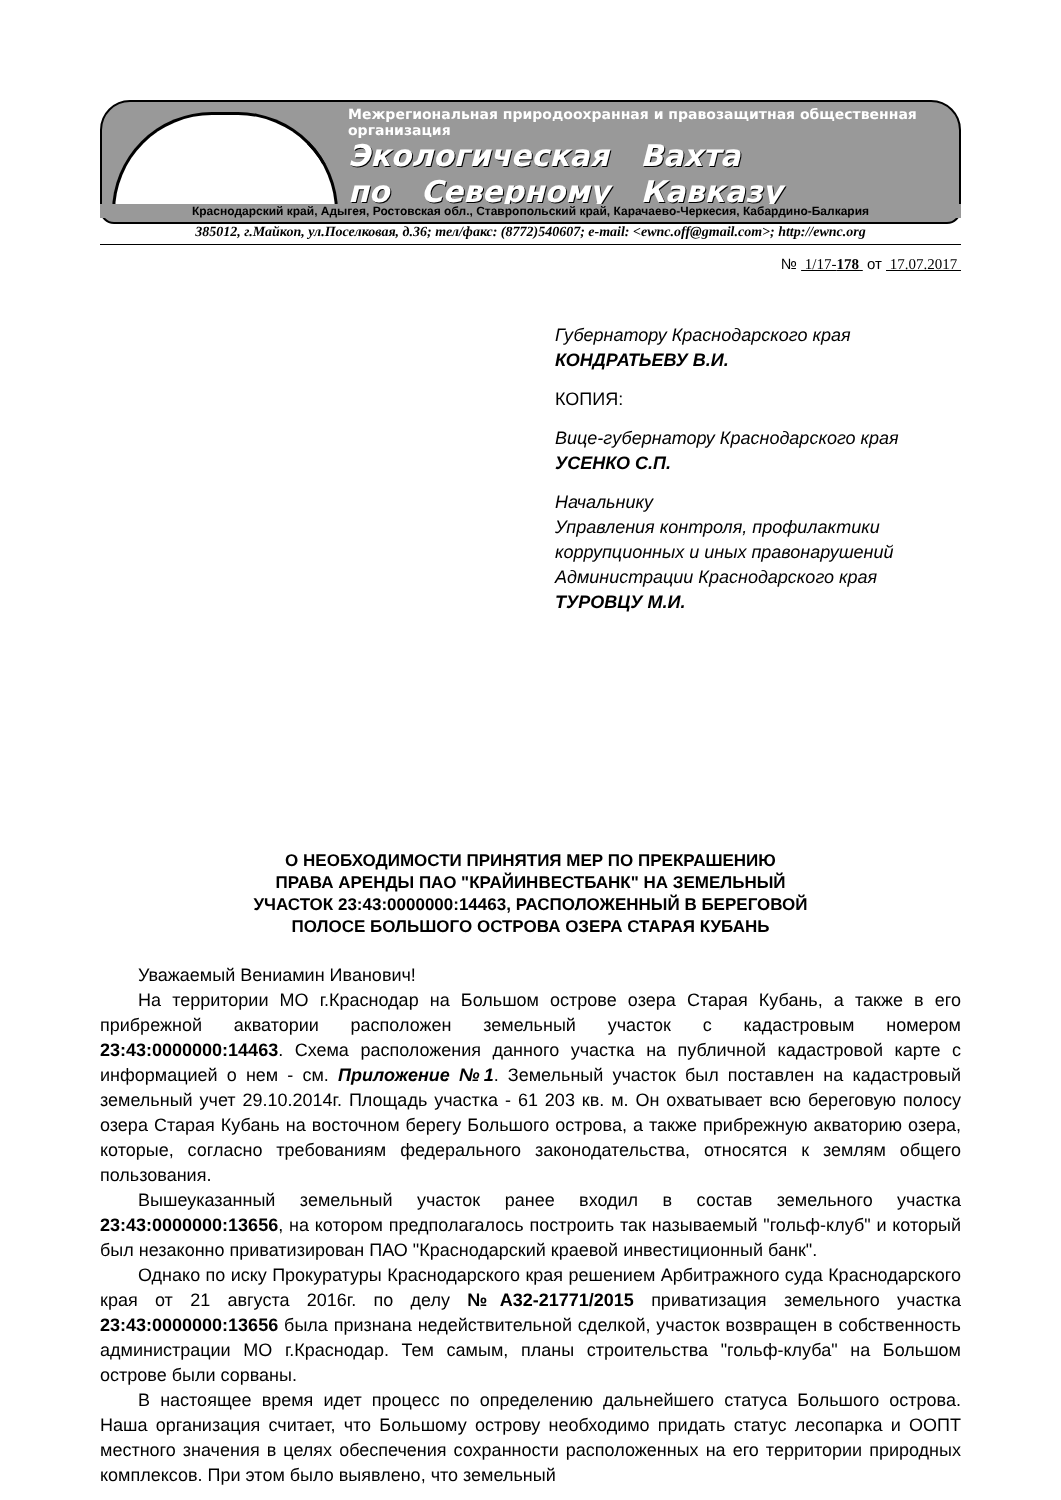Межрегиональная природоохранная и правозащитная общественная организация
Экологическая Вахта
по Северному Кавказу
Краснодарский край, Адыгея, Ростовская обл., Ставропольский край, Карачаево-Черкесия, Кабардино-Балкария
385012, г.Майкоп, ул.Поселковая, д.36; тел/факс: (8772)540607; e-mail: <ewnc.off@gmail.com>; http://ewnc.org
№ 1/17-178 от 17.07.2017
Губернатору Краснодарского края
КОНДРАТЬЕВУ В.И.
КОПИЯ:
Вице-губернатору Краснодарского края
УСЕНКО С.П.
Начальнику
Управления контроля, профилактики коррупционных и иных правонарушений Администрации Краснодарского края
ТУРОВЦУ М.И.
О НЕОБХОДИМОСТИ ПРИНЯТИЯ МЕР ПО ПРЕКРАШЕНИЮ
ПРАВА АРЕНДЫ ПАО "КРАЙИНВЕСТБАНК" НА ЗЕМЕЛЬНЫЙ
УЧАСТОК 23:43:0000000:14463, РАСПОЛОЖЕННЫЙ В БЕРЕГОВОЙ
ПОЛОСЕ БОЛЬШОГО ОСТРОВА ОЗЕРА СТАРАЯ КУБАНЬ
Уважаемый Вениамин Иванович!
На территории МО г.Краснодар на Большом острове озера Старая Кубань, а также в его прибрежной акватории расположен земельный участок с кадастровым номером 23:43:0000000:14463. Схема расположения данного участка на публичной кадастровой карте с информацией о нем - см. Приложение №1. Земельный участок был поставлен на кадастровый земельный учет 29.10.2014г. Площадь участка - 61 203 кв. м. Он охватывает всю береговую полосу озера Старая Кубань на восточном берегу Большого острова, а также прибрежную акваторию озера, которые, согласно требованиям федерального законодательства, относятся к землям общего пользования.
Вышеуказанный земельный участок ранее входил в состав земельного участка 23:43:0000000:13656, на котором предполагалось построить так называемый "гольф-клуб" и который был незаконно приватизирован ПАО "Краснодарский краевой инвестиционный банк".
Однако по иску Прокуратуры Краснодарского края решением Арбитражного суда Краснодарского края от 21 августа 2016г. по делу №А32-21771/2015 приватизация земельного участка 23:43:0000000:13656 была признана недействительной сделкой, участок возвращен в собственность администрации МО г.Краснодар. Тем самым, планы строительства "гольф-клуба" на Большом острове были сорваны.
В настоящее время идет процесс по определению дальнейшего статуса Большого острова. Наша организация считает, что Большому острову необходимо придать статус лесопарка и ООПТ местного значения в целях обеспечения сохранности расположенных на его территории природных комплексов. При этом было выявлено, что земельный